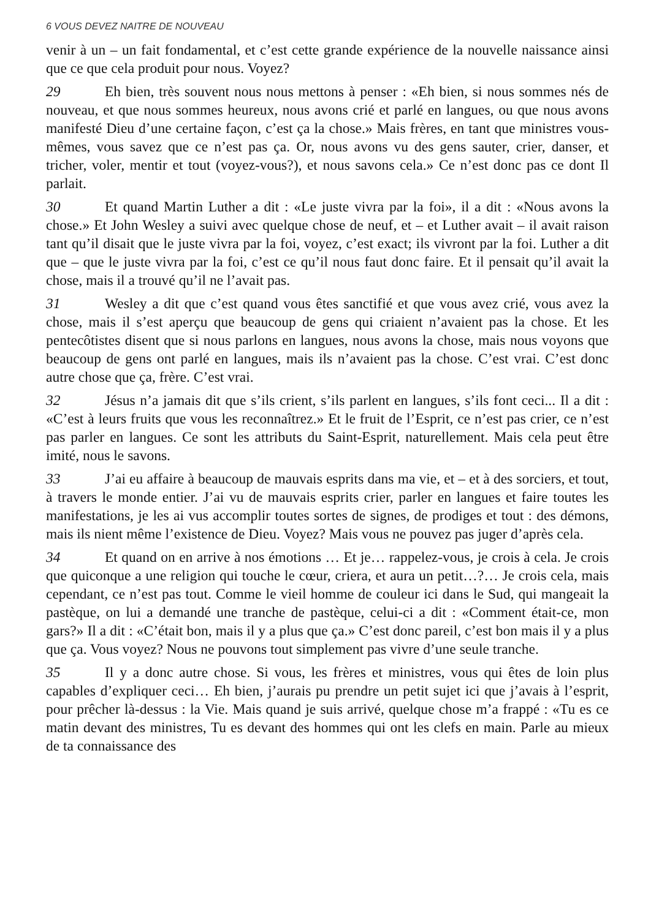6 VOUS DEVEZ NAITRE DE NOUVEAU
venir à un – un fait fondamental, et c’est cette grande expérience de la nouvelle naissance ainsi que ce que cela produit pour nous. Voyez?
29 Eh bien, très souvent nous nous mettons à penser : «Eh bien, si nous sommes nés de nouveau, et que nous sommes heureux, nous avons crié et parlé en langues, ou que nous avons manifesté Dieu d’une certaine façon, c’est ça la chose.» Mais frères, en tant que ministres vous-mêmes, vous savez que ce n’est pas ça. Or, nous avons vu des gens sauter, crier, danser, et tricher, voler, mentir et tout (voyez-vous?), et nous savons cela.» Ce n’est donc pas ce dont Il parlait.
30 Et quand Martin Luther a dit : «Le juste vivra par la foi», il a dit : «Nous avons la chose.» Et John Wesley a suivi avec quelque chose de neuf, et – et Luther avait – il avait raison tant qu’il disait que le juste vivra par la foi, voyez, c’est exact; ils vivront par la foi. Luther a dit que – que le juste vivra par la foi, c’est ce qu’il nous faut donc faire. Et il pensait qu’il avait la chose, mais il a trouvé qu’il ne l’avait pas.
31 Wesley a dit que c’est quand vous êtes sanctifié et que vous avez crié, vous avez la chose, mais il s’est aperçu que beaucoup de gens qui criaient n’avaient pas la chose. Et les pentecôtistes disent que si nous parlons en langues, nous avons la chose, mais nous voyons que beaucoup de gens ont parlé en langues, mais ils n’avaient pas la chose. C’est vrai. C’est donc autre chose que ça, frère. C’est vrai.
32 Jésus n’a jamais dit que s’ils crient, s’ils parlent en langues, s’ils font ceci... Il a dit : «C’est à leurs fruits que vous les reconnaîtrez.» Et le fruit de l’Esprit, ce n’est pas crier, ce n’est pas parler en langues. Ce sont les attributs du Saint-Esprit, naturellement. Mais cela peut être imité, nous le savons.
33 J’ai eu affaire à beaucoup de mauvais esprits dans ma vie, et – et à des sorciers, et tout, à travers le monde entier. J’ai vu de mauvais esprits crier, parler en langues et faire toutes les manifestations, je les ai vus accomplir toutes sortes de signes, de prodiges et tout : des démons, mais ils nient même l’existence de Dieu. Voyez? Mais vous ne pouvez pas juger d’après cela.
34 Et quand on en arrive à nos émotions … Et je… rappelez-vous, je crois à cela. Je crois que quiconque a une religion qui touche le cœur, criera, et aura un petit…?… Je crois cela, mais cependant, ce n’est pas tout. Comme le vieil homme de couleur ici dans le Sud, qui mangeait la pastèque, on lui a demandé une tranche de pastèque, celui-ci a dit : «Comment était-ce, mon gars?» Il a dit : «C’était bon, mais il y a plus que ça.» C’est donc pareil, c’est bon mais il y a plus que ça. Vous voyez? Nous ne pouvons tout simplement pas vivre d’une seule tranche.
35 Il y a donc autre chose. Si vous, les frères et ministres, vous qui êtes de loin plus capables d’expliquer ceci… Eh bien, j’aurais pu prendre un petit sujet ici que j’avais à l’esprit, pour prêcher là-dessus : la Vie. Mais quand je suis arrivé, quelque chose m’a frappé : «Tu es ce matin devant des ministres, Tu es devant des hommes qui ont les clefs en main. Parle au mieux de ta connaissance des